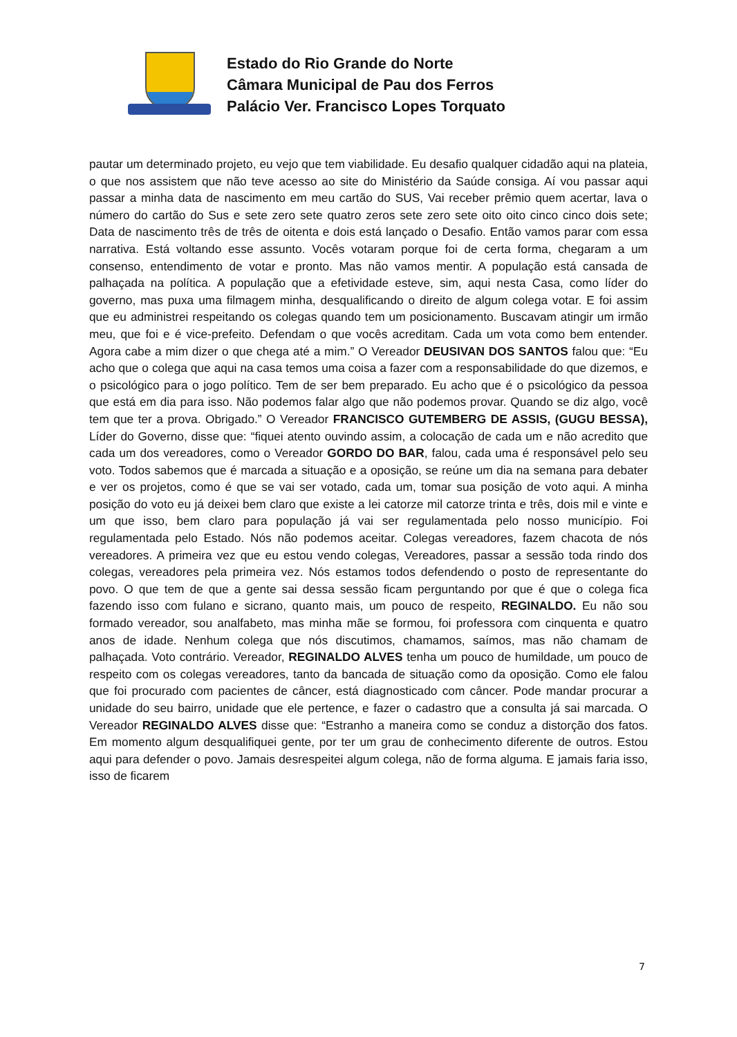Estado do Rio Grande do Norte
Câmara Municipal de Pau dos Ferros
Palácio Ver. Francisco Lopes Torquato
pautar um determinado projeto, eu vejo que tem viabilidade. Eu desafio qualquer cidadão aqui na plateia, o que nos assistem que não teve acesso ao site do Ministério da Saúde consiga. Aí vou passar aqui passar a minha data de nascimento em meu cartão do SUS, Vai receber prêmio quem acertar, lava o número do cartão do Sus e sete zero sete quatro zeros sete zero sete oito oito cinco cinco dois sete; Data de nascimento três de três de oitenta e dois está lançado o Desafio. Então vamos parar com essa narrativa. Está voltando esse assunto. Vocês votaram porque foi de certa forma, chegaram a um consenso, entendimento de votar e pronto. Mas não vamos mentir. A população está cansada de palhaçada na política. A população que a efetividade esteve, sim, aqui nesta Casa, como líder do governo, mas puxa uma filmagem minha, desqualificando o direito de algum colega votar. E foi assim que eu administrei respeitando os colegas quando tem um posicionamento. Buscavam atingir um irmão meu, que foi e é vice-prefeito. Defendam o que vocês acreditam. Cada um vota como bem entender. Agora cabe a mim dizer o que chega até a mim.” O Vereador DEUSIVAN DOS SANTOS falou que: “Eu acho que o colega que aqui na casa temos uma coisa a fazer com a responsabilidade do que dizemos, e o psicológico para o jogo político. Tem de ser bem preparado. Eu acho que é o psicológico da pessoa que está em dia para isso. Não podemos falar algo que não podemos provar. Quando se diz algo, você tem que ter a prova. Obrigado.” O Vereador FRANCISCO GUTEMBERG DE ASSIS, (GUGU BESSA), Líder do Governo, disse que: “fiquei atento ouvindo assim, a colocação de cada um e não acredito que cada um dos vereadores, como o Vereador GORDO DO BAR, falou, cada uma é responsável pelo seu voto. Todos sabemos que é marcada a situação e a oposição, se reúne um dia na semana para debater e ver os projetos, como é que se vai ser votado, cada um, tomar sua posição de voto aqui. A minha posição do voto eu já deixei bem claro que existe a lei catorze mil catorze trinta e três, dois mil e vinte e um que isso, bem claro para população já vai ser regulamentada pelo nosso município. Foi regulamentada pelo Estado. Nós não podemos aceitar. Colegas vereadores, fazem chacota de nós vereadores. A primeira vez que eu estou vendo colegas, Vereadores, passar a sessão toda rindo dos colegas, vereadores pela primeira vez. Nós estamos todos defendendo o posto de representante do povo. O que tem de que a gente sai dessa sessão ficam perguntando por que é que o colega fica fazendo isso com fulano e sicrano, quanto mais, um pouco de respeito, REGINALDO. Eu não sou formado vereador, sou analfabeto, mas minha mãe se formou, foi professora com cinquenta e quatro anos de idade. Nenhum colega que nós discutimos, chamamos, saímos, mas não chamam de palhaçada. Voto contrário. Vereador, REGINALDO ALVES tenha um pouco de humildade, um pouco de respeito com os colegas vereadores, tanto da bancada de situação como da oposição. Como ele falou que foi procurado com pacientes de câncer, está diagnosticado com câncer. Pode mandar procurar a unidade do seu bairro, unidade que ele pertence, e fazer o cadastro que a consulta já sai marcada. O Vereador REGINALDO ALVES disse que: “Estranho a maneira como se conduz a distorção dos fatos. Em momento algum desqualifiquei gente, por ter um grau de conhecimento diferente de outros. Estou aqui para defender o povo. Jamais desrespeitei algum colega, não de forma alguma. E jamais faria isso, isso de ficarem
7